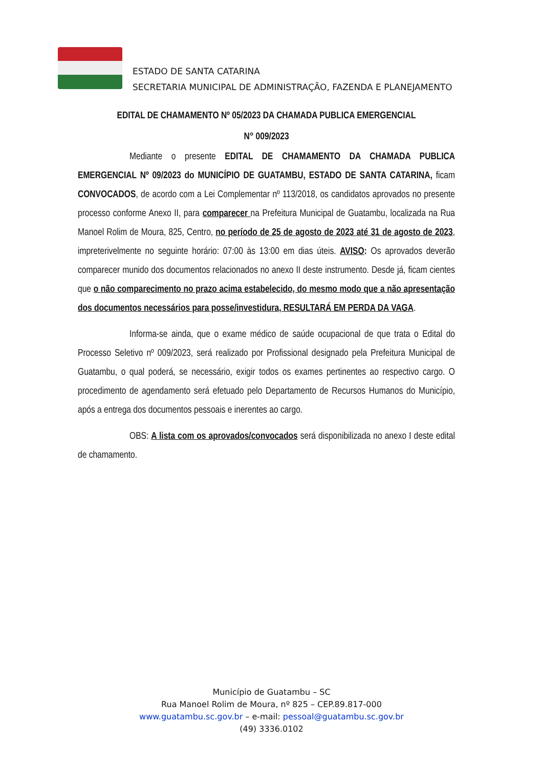ESTADO DE SANTA CATARINA
SECRETARIA MUNICIPAL DE ADMINISTRAÇÃO, FAZENDA E PLANEJAMENTO
EDITAL DE CHAMAMENTO Nº 05/2023 DA CHAMADA PUBLICA EMERGENCIAL
N° 009/2023
Mediante o presente EDITAL DE CHAMAMENTO DA CHAMADA PUBLICA EMERGENCIAL Nº 09/2023 do MUNICÍPIO DE GUATAMBU, ESTADO DE SANTA CATARINA, ficam CONVOCADOS, de acordo com a Lei Complementar nº 113/2018, os candidatos aprovados no presente processo conforme Anexo II, para comparecer na Prefeitura Municipal de Guatambu, localizada na Rua Manoel Rolim de Moura, 825, Centro, no período de 25 de agosto de 2023 até 31 de agosto de 2023, impreterivelmente no seguinte horário: 07:00 às 13:00 em dias úteis. AVISO: Os aprovados deverão comparecer munido dos documentos relacionados no anexo II deste instrumento. Desde já, ficam cientes que o não comparecimento no prazo acima estabelecido, do mesmo modo que a não apresentação dos documentos necessários para posse/investidura, RESULTARÁ EM PERDA DA VAGA.
Informa-se ainda, que o exame médico de saúde ocupacional de que trata o Edital do Processo Seletivo nº 009/2023, será realizado por Profissional designado pela Prefeitura Municipal de Guatambu, o qual poderá, se necessário, exigir todos os exames pertinentes ao respectivo cargo. O procedimento de agendamento será efetuado pelo Departamento de Recursos Humanos do Município, após a entrega dos documentos pessoais e inerentes ao cargo.
OBS: A lista com os aprovados/convocados será disponibilizada no anexo I deste edital de chamamento.
Município de Guatambu – SC
Rua Manoel Rolim de Moura, nº 825 – CEP.89.817-000
www.guatambu.sc.gov.br – e-mail: pessoal@guatambu.sc.gov.br
(49) 3336.0102